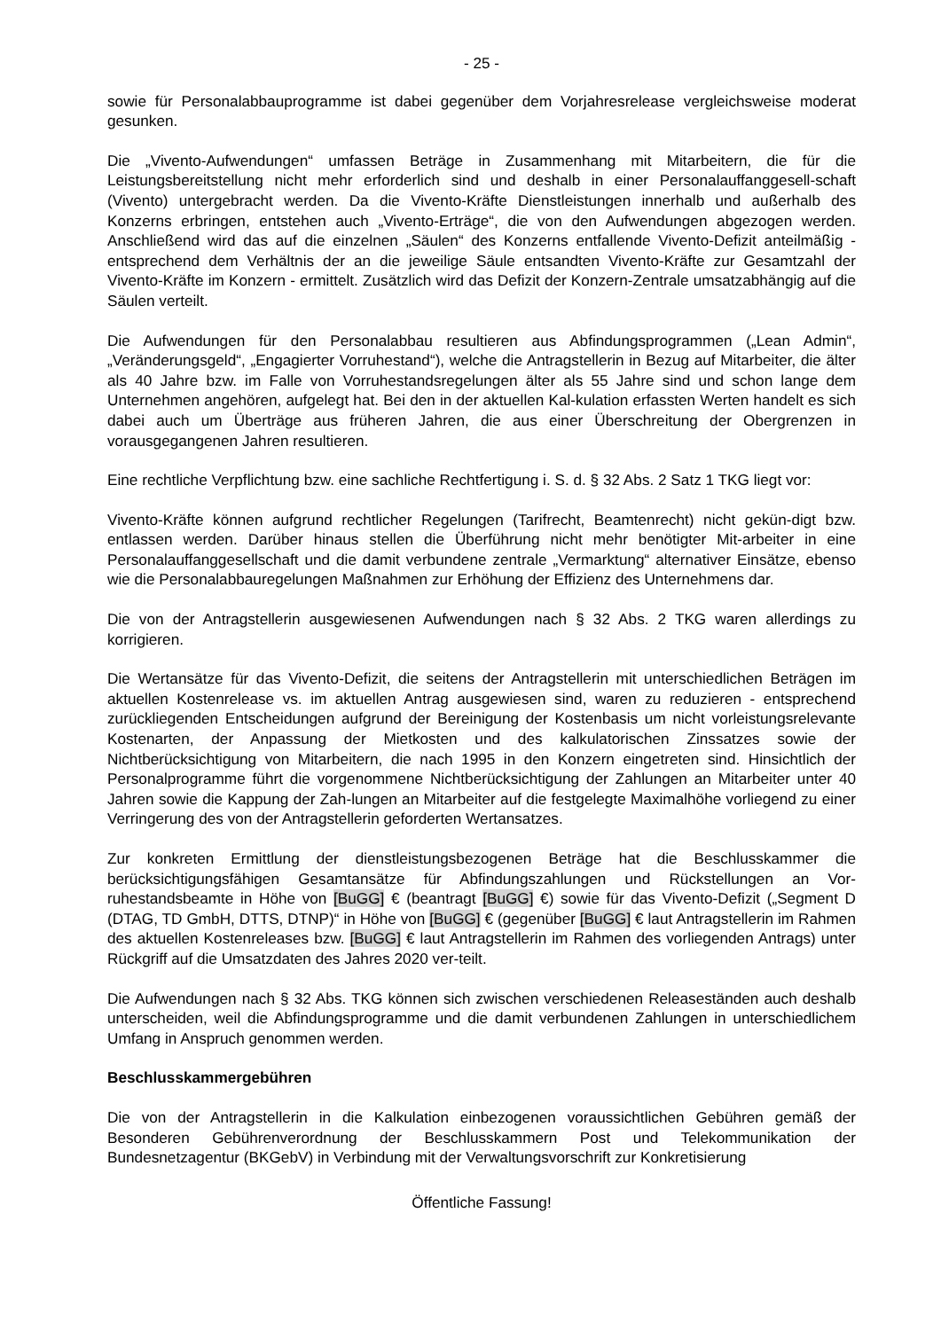- 25 -
sowie für Personalabbauprogramme ist dabei gegenüber dem Vorjahresrelease vergleichsweise moderat gesunken.
Die „Vivento-Aufwendungen“ umfassen Beträge in Zusammenhang mit Mitarbeitern, die für die Leistungsbereitstellung nicht mehr erforderlich sind und deshalb in einer Personalauffanggesell-schaft (Vivento) untergebracht werden. Da die Vivento-Kräfte Dienstleistungen innerhalb und außerhalb des Konzerns erbringen, entstehen auch „Vivento-Erträge“, die von den Aufwendungen abgezogen werden. Anschließend wird das auf die einzelnen „Säulen“ des Konzerns entfallende Vivento-Defizit anteilmäßig - entsprechend dem Verhältnis der an die jeweilige Säule entsandten Vivento-Kräfte zur Gesamtzahl der Vivento-Kräfte im Konzern - ermittelt. Zusätzlich wird das Defizit der Konzern-Zentrale umsatzabhängig auf die Säulen verteilt.
Die Aufwendungen für den Personalabbau resultieren aus Abfindungsprogrammen („Lean Admin“, „Veränderungsgeld“, „Engagierter Vorruhestand“), welche die Antragstellerin in Bezug auf Mitarbeiter, die älter als 40 Jahre bzw. im Falle von Vorruhestandsregelungen älter als 55 Jahre sind und schon lange dem Unternehmen angehören, aufgelegt hat. Bei den in der aktuellen Kal-kulation erfassten Werten handelt es sich dabei auch um Überträge aus früheren Jahren, die aus einer Überschreitung der Obergrenzen in vorausgegangenen Jahren resultieren.
Eine rechtliche Verpflichtung bzw. eine sachliche Rechtfertigung i. S. d. § 32 Abs. 2 Satz 1 TKG liegt vor:
Vivento-Kräfte können aufgrund rechtlicher Regelungen (Tarifrecht, Beamtenrecht) nicht gekün-digt bzw. entlassen werden. Darüber hinaus stellen die Überführung nicht mehr benötigter Mit-arbeiter in eine Personalauffanggesellschaft und die damit verbundene zentrale „Vermarktung“ alternativer Einsätze, ebenso wie die Personalabbauregelungen Maßnahmen zur Erhöhung der Effizienz des Unternehmens dar.
Die von der Antragstellerin ausgewiesenen Aufwendungen nach § 32 Abs. 2 TKG waren allerdings zu korrigieren.
Die Wertansätze für das Vivento-Defizit, die seitens der Antragstellerin mit unterschiedlichen Beträgen im aktuellen Kostenrelease vs. im aktuellen Antrag ausgewiesen sind, waren zu reduzieren - entsprechend zurückliegenden Entscheidungen aufgrund der Bereinigung der Kostenbasis um nicht vorleistungsrelevante Kostenarten, der Anpassung der Mietkosten und des kalkulatorischen Zinssatzes sowie der Nichtberücksichtigung von Mitarbeitern, die nach 1995 in den Konzern eingetreten sind. Hinsichtlich der Personalprogramme führt die vorgenommene Nichtberücksichtigung der Zahlungen an Mitarbeiter unter 40 Jahren sowie die Kappung der Zah-lungen an Mitarbeiter auf die festgelegte Maximalhöhe vorliegend zu einer Verringerung des von der Antragstellerin geforderten Wertansatzes.
Zur konkreten Ermittlung der dienstleistungsbezogenen Beträge hat die Beschlusskammer die berücksichtigungsfähigen Gesamtansätze für Abfindungszahlungen und Rückstellungen an Vor-ruhestandsbeamte in Höhe von [BuGG] € (beantragt [BuGG] €) sowie für das Vivento-Defizit („Segment D (DTAG, TD GmbH, DTTS, DTNP)“ in Höhe von [BuGG] € (gegenüber [BuGG] € laut Antragstellerin im Rahmen des aktuellen Kostenreleases bzw. [BuGG] € laut Antragstellerin im Rahmen des vorliegenden Antrags) unter Rückgriff auf die Umsatzdaten des Jahres 2020 ver-teilt.
Die Aufwendungen nach § 32 Abs. TKG können sich zwischen verschiedenen Releaseständen auch deshalb unterscheiden, weil die Abfindungsprogramme und die damit verbundenen Zahlungen in unterschiedlichem Umfang in Anspruch genommen werden.
Beschlusskammergebühren
Die von der Antragstellerin in die Kalkulation einbezogenen voraussichtlichen Gebühren gemäß der Besonderen Gebührenverordnung der Beschlusskammern Post und Telekommunikation der Bundesnetzagentur (BKGebV) in Verbindung mit der Verwaltungsvorschrift zur Konkretisierung
Öffentliche Fassung!